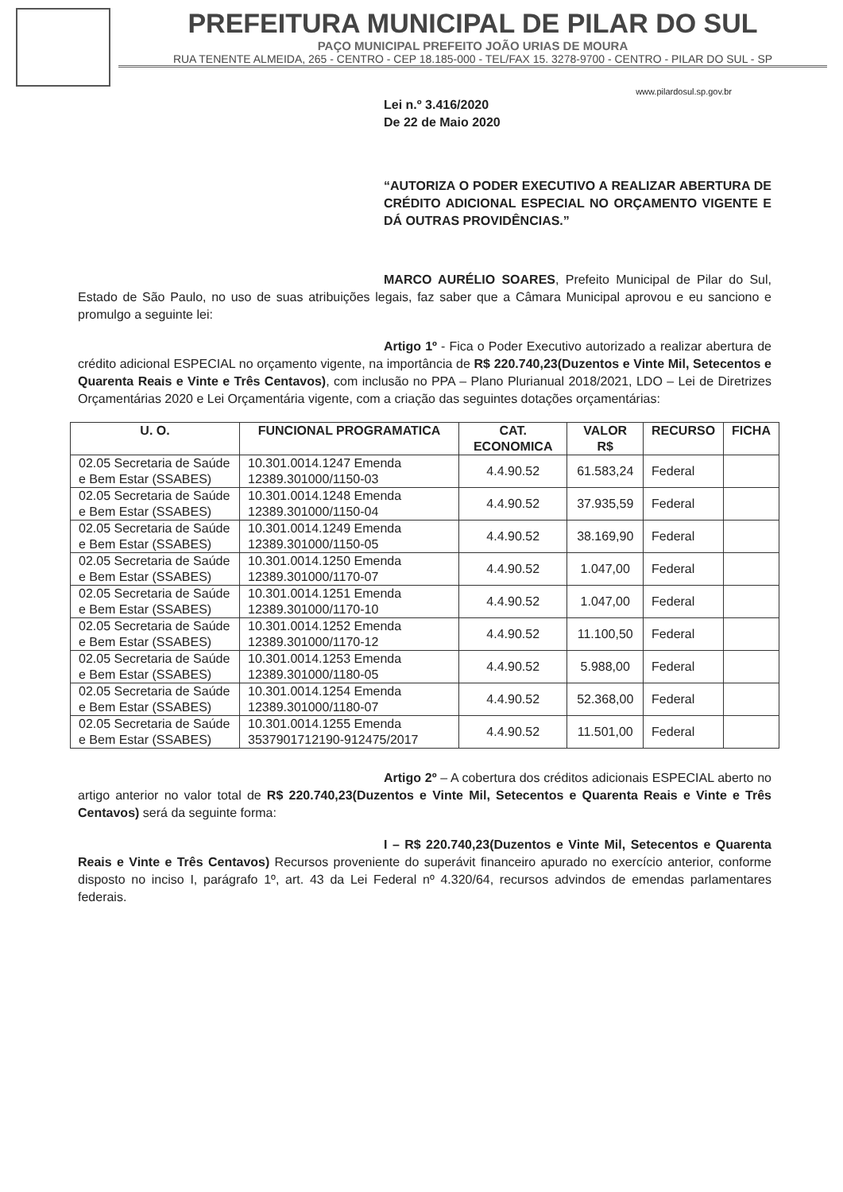PREFEITURA MUNICIPAL DE PILAR DO SUL
PAÇO MUNICIPAL PREFEITO JOÃO URIAS DE MOURA
RUA TENENTE ALMEIDA, 265 - CENTRO - CEP 18.185-000 - TEL/FAX 15. 3278-9700 - CENTRO - PILAR DO SUL - SP
www.pilardosul.sp.gov.br
Lei n.º 3.416/2020
De 22 de Maio 2020
“AUTORIZA O PODER EXECUTIVO A REALIZAR ABERTURA DE CRÉDITO ADICIONAL ESPECIAL NO ORÇAMENTO VIGENTE E DÁ OUTRAS PROVIDÊNCIAS.”
MARCO AURÉLIO SOARES, Prefeito Municipal de Pilar do Sul, Estado de São Paulo, no uso de suas atribuições legais, faz saber que a Câmara Municipal aprovou e eu sanciono e promulgo a seguinte lei:
Artigo 1º - Fica o Poder Executivo autorizado a realizar abertura de crédito adicional ESPECIAL no orçamento vigente, na importância de R$ 220.740,23(Duzentos e Vinte Mil, Setecentos e Quarenta Reais e Vinte e Três Centavos), com inclusão no PPA – Plano Plurianual 2018/2021, LDO – Lei de Diretrizes Orçamentárias 2020 e Lei Orçamentária vigente, com a criação das seguintes dotações orçamentárias:
| U. O. | FUNCIONAL PROGRAMATICA | CAT. ECONOMICA | VALOR R$ | RECURSO | FICHA |
| --- | --- | --- | --- | --- | --- |
| 02.05 Secretaria de Saúde e Bem Estar (SSABES) | 10.301.0014.1247 Emenda 12389.301000/1150-03 | 4.4.90.52 | 61.583,24 | Federal | |
| 02.05 Secretaria de Saúde e Bem Estar (SSABES) | 10.301.0014.1248 Emenda 12389.301000/1150-04 | 4.4.90.52 | 37.935,59 | Federal | |
| 02.05 Secretaria de Saúde e Bem Estar (SSABES) | 10.301.0014.1249 Emenda 12389.301000/1150-05 | 4.4.90.52 | 38.169,90 | Federal | |
| 02.05 Secretaria de Saúde e Bem Estar (SSABES) | 10.301.0014.1250 Emenda 12389.301000/1170-07 | 4.4.90.52 | 1.047,00 | Federal | |
| 02.05 Secretaria de Saúde e Bem Estar (SSABES) | 10.301.0014.1251 Emenda 12389.301000/1170-10 | 4.4.90.52 | 1.047,00 | Federal | |
| 02.05 Secretaria de Saúde e Bem Estar (SSABES) | 10.301.0014.1252 Emenda 12389.301000/1170-12 | 4.4.90.52 | 11.100,50 | Federal | |
| 02.05 Secretaria de Saúde e Bem Estar (SSABES) | 10.301.0014.1253 Emenda 12389.301000/1180-05 | 4.4.90.52 | 5.988,00 | Federal | |
| 02.05 Secretaria de Saúde e Bem Estar (SSABES) | 10.301.0014.1254 Emenda 12389.301000/1180-07 | 4.4.90.52 | 52.368,00 | Federal | |
| 02.05 Secretaria de Saúde e Bem Estar (SSABES) | 10.301.0014.1255 Emenda 3537901712190-912475/2017 | 4.4.90.52 | 11.501,00 | Federal | |
Artigo 2º – A cobertura dos créditos adicionais ESPECIAL aberto no artigo anterior no valor total de R$ 220.740,23(Duzentos e Vinte Mil, Setecentos e Quarenta Reais e Vinte e Três Centavos) será da seguinte forma:
I – R$ 220.740,23(Duzentos e Vinte Mil, Setecentos e Quarenta Reais e Vinte e Três Centavos) Recursos proveniente do superávit financeiro apurado no exercício anterior, conforme disposto no inciso I, parágrafo 1º, art. 43 da Lei Federal nº 4.320/64, recursos advindos de emendas parlamentares federais.